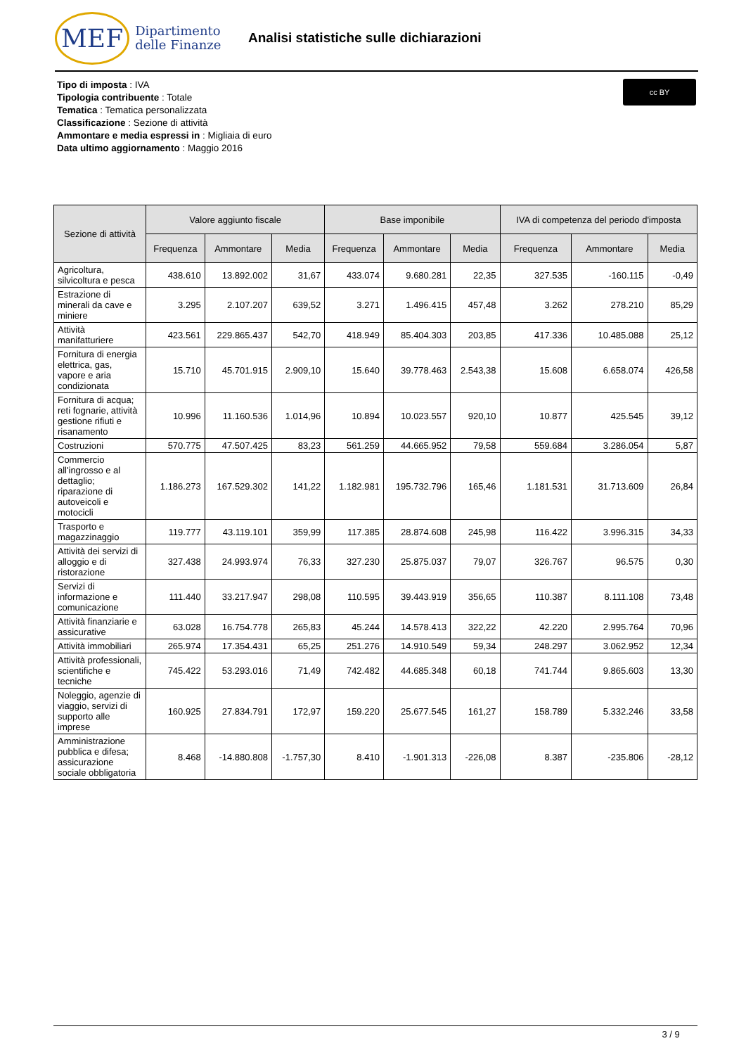MEF Dipartimento
delle Finanze
Analisi statistiche sulle dichiarazioni
Tipo di imposta : IVA
Tipologia contribuente : Totale
Tematica : Tematica personalizzata
Classificazione : Sezione di attività
Ammontare e media espressi in : Migliaia di euro
Data ultimo aggiornamento : Maggio 2016
cc BY
| Sezione di attività | Valore aggiunto fiscale | | | Base imponibile | | | IVA di competenza del periodo d'imposta | | |
| --- | --- | --- | --- | --- | --- | --- | --- | --- | --- |
| | Frequenza | Ammontare | Media | Frequenza | Ammontare | Media | Frequenza | Ammontare | Media |
| Agricoltura, silvicoltura e pesca | 438.610 | 13.892.002 | 31,67 | 433.074 | 9.680.281 | 22,35 | 327.535 | -160.115 | -0,49 |
| Estrazione di minerali da cave e miniere | 3.295 | 2.107.207 | 639,52 | 3.271 | 1.496.415 | 457,48 | 3.262 | 278.210 | 85,29 |
| Attività manifatturiere | 423.561 | 229.865.437 | 542,70 | 418.949 | 85.404.303 | 203,85 | 417.336 | 10.485.088 | 25,12 |
| Fornitura di energia elettrica, gas, vapore e aria condizionata | 15.710 | 45.701.915 | 2.909,10 | 15.640 | 39.778.463 | 2.543,38 | 15.608 | 6.658.074 | 426,58 |
| Fornitura di acqua; reti fognarie, attività gestione rifiuti e risanamento | 10.996 | 11.160.536 | 1.014,96 | 10.894 | 10.023.557 | 920,10 | 10.877 | 425.545 | 39,12 |
| Costruzioni | 570.775 | 47.507.425 | 83,23 | 561.259 | 44.665.952 | 79,58 | 559.684 | 3.286.054 | 5,87 |
| Commercio all'ingrosso e al dettaglio; riparazione di autoveicoli e motocicli | 1.186.273 | 167.529.302 | 141,22 | 1.182.981 | 195.732.796 | 165,46 | 1.181.531 | 31.713.609 | 26,84 |
| Trasporto e magazzinaggio | 119.777 | 43.119.101 | 359,99 | 117.385 | 28.874.608 | 245,98 | 116.422 | 3.996.315 | 34,33 |
| Attività dei servizi di alloggio e di ristorazione | 327.438 | 24.993.974 | 76,33 | 327.230 | 25.875.037 | 79,07 | 326.767 | 96.575 | 0,30 |
| Servizi di informazione e comunicazione | 111.440 | 33.217.947 | 298,08 | 110.595 | 39.443.919 | 356,65 | 110.387 | 8.111.108 | 73,48 |
| Attività finanziarie e assicurative | 63.028 | 16.754.778 | 265,83 | 45.244 | 14.578.413 | 322,22 | 42.220 | 2.995.764 | 70,96 |
| Attività immobiliari | 265.974 | 17.354.431 | 65,25 | 251.276 | 14.910.549 | 59,34 | 248.297 | 3.062.952 | 12,34 |
| Attività professionali, scientifiche e tecniche | 745.422 | 53.293.016 | 71,49 | 742.482 | 44.685.348 | 60,18 | 741.744 | 9.865.603 | 13,30 |
| Noleggio, agenzie di viaggio, servizi di supporto alle imprese | 160.925 | 27.834.791 | 172,97 | 159.220 | 25.677.545 | 161,27 | 158.789 | 5.332.246 | 33,58 |
| Amministrazione pubblica e difesa; assicurazione sociale obbligatoria | 8.468 | -14.880.808 | -1.757,30 | 8.410 | -1.901.313 | -226,08 | 8.387 | -235.806 | -28,12 |
3 / 9